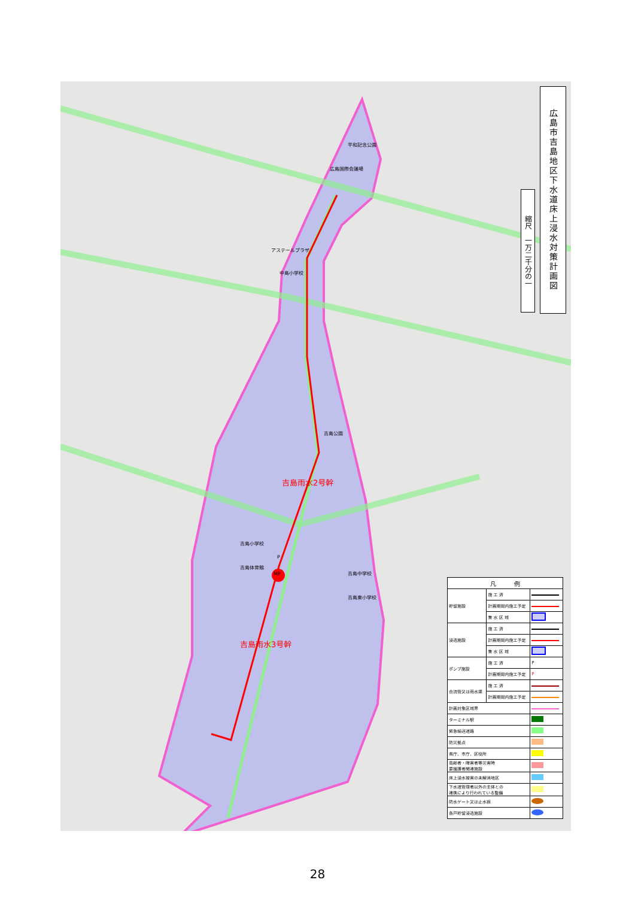平和記念公園
広島国際会議場
アステールプラザ
中島小学校
吉島公園
吉島小学校
吉島体育館
MP
P
吉島中学校
吉島東小学校
吉島雨水2号幹
吉島雨水3号幹
広島市吉島地区下水道床上浸水対策計画図
縮尺　一万二千分の一
| 凡 例 | | |
| --- | --- | --- |
| 貯留施設 | 施 工 済 | |
| | 計画期間内施工予定 | |
| | 集 水 区 域 | |
| 浸透施設 | 施 工 済 | |
| | 計画期間内施工予定 | |
| | 集 水 区 域 | |
| ポンプ施設 | 施 工 済 | P |
| | 計画期間内施工予定 | P |
| 合流管又は雨水渠 | 施 工 済 | |
| | 計画期間内施工予定 | |
| 計画対象区域界 | | |
| ターミナル駅 | | |
| 緊急輸送道路 | | |
| 防災拠点 | | |
| 県庁、市庁、区役所 | | |
| 高齢者・障害者等災害時 要援護者関連施設 | | |
| 床上浸水被害の未解消地区 | | |
| 下水道管理者以外の主体との 連携により行われている整備 | | |
| 防水ゲート又は止水板 | | |
| 各戸貯留浸透施設 | | |
28